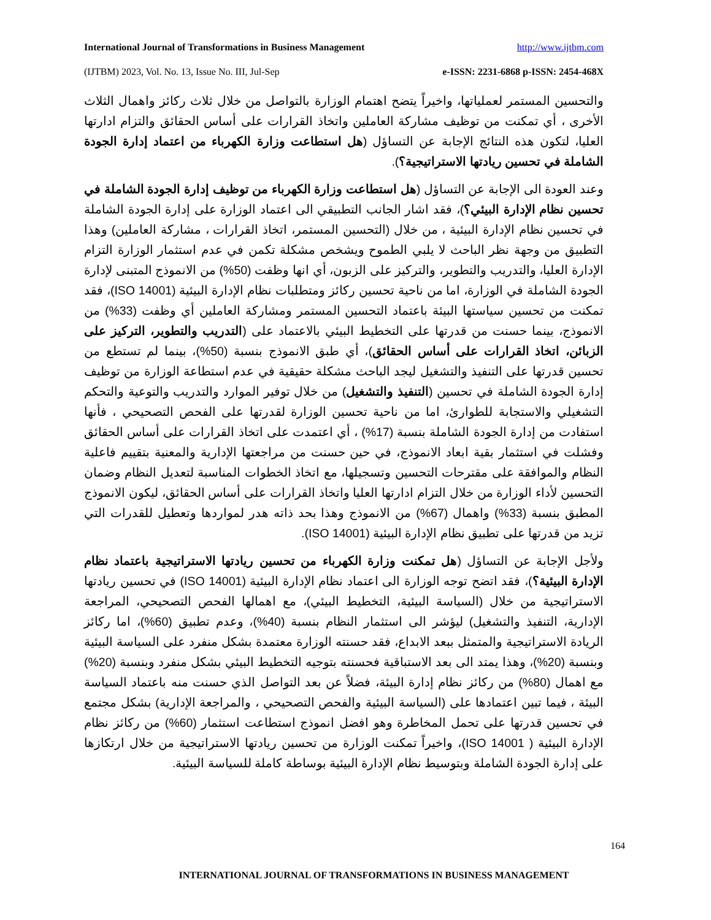International Journal of Transformations in Business Management http://www.ijtbm.com
(IJTBM) 2023, Vol. No. 13, Issue No. III, Jul-Sep e-ISSN: 2231-6868 p-ISSN: 2454-468X
والتحسين المستمر لعملياتها، واخيراً يتضح اهتمام الوزارة بالتواصل من خلال ثلاث ركائز واهمال الثلاث الأخرى ، أي تمكنت من توظيف مشاركة العاملين واتخاذ القرارات على أساس الحقائق والتزام ادارتها العليا، لتكون هذه النتائج الإجابة عن التساؤل (هل استطاعت وزارة الكهرباء من اعتماد إدارة الجودة الشاملة في تحسين ريادتها الاستراتيجية؟).
وعند العودة الى الإجابة عن التساؤل (هل استطاعت وزارة الكهرباء من توظيف إدارة الجودة الشاملة في تحسين نظام الإدارة البيئي؟)، فقد اشار الجانب التطبيقي الى اعتماد الوزارة على إدارة الجودة الشاملة في تحسين نظام الإدارة البيئية ، من خلال (التحسين المستمر، اتخاذ القرارات ، مشاركة العاملين) وهذا التطبيق من وجهة نظر الباحث لا يلبي الطموح ويشخص مشكلة تكمن في عدم استثمار الوزارة التزام الإدارة العليا، والتدريب والتطوير، والتركيز على الزبون، أي انها وظفت (50%) من الانموذج المتبنى لإدارة الجودة الشاملة في الوزارة، اما من ناحية تحسين ركائز ومتطلبات نظام الإدارة البيئية (ISO 14001)، فقد تمكنت من تحسين سياستها البيئة باعتماد التحسين المستمر ومشاركة العاملين أي وظفت (33%) من الانموذج، بينما حسنت من قدرتها على التخطيط البيئي بالاعتماد على (التدريب والتطوير، التركيز على الزبائن، اتخاذ القرارات على أساس الحقائق)، أي طبق الانموذج بنسبة (50%)، بينما لم تستطع من تحسين قدرتها على التنفيذ والتشغيل ليجد الباحث مشكلة حقيقية في عدم استطاعة الوزارة من توظيف إدارة الجودة الشاملة في تحسين (التنفيذ والتشغيل) من خلال توفير الموارد والتدريب والتوعية والتحكم التشغيلي والاستجابة للطوارئ، اما من ناحية تحسين الوزارة لقدرتها على الفحص التصحيحي ، فأنها استفادت من إدارة الجودة الشاملة بنسبة (17%) ، أي اعتمدت على اتخاذ القرارات على أساس الحقائق وفشلت في استثمار بقية ابعاد الانموذج، في حين حسنت من مراجعتها الإدارية والمعنية بتقييم فاعلية النظام والموافقة على مقترحات التحسين وتسجيلها، مع اتخاذ الخطوات المناسبة لتعديل النظام وضمان التحسين لأداء الوزارة من خلال التزام ادارتها العليا واتخاذ القرارات على أساس الحقائق، ليكون الانموذج المطبق بنسبة (33%) واهمال (67%) من الانموذج وهذا بحد ذاته هدر لمواردها وتعطيل للقدرات التي تزيد من قدرتها على تطبيق نظام الإدارة البيئية (ISO 14001).
ولأجل الإجابة عن التساؤل (هل تمكنت وزارة الكهرباء من تحسين ريادتها الاستراتيجية باعتماد نظام الإدارة البيئية؟)، فقد اتضح توجه الوزارة الى اعتماد نظام الإدارة البيئية (ISO 14001) في تحسين ريادتها الاستراتيجية من خلال (السياسة البيئية، التخطيط البيئي)، مع اهمالها الفحص التصحيحي، المراجعة الإدارية، التنفيذ والتشغيل) ليؤشر الى استثمار النظام بنسبة (40%)، وعدم تطبيق (60%)، اما ركائز الريادة الاستراتيجية والمتمثل ببعد الابداع، فقد حسنته الوزارة معتمدة بشكل منفرد على السياسة البيئية وبنسبة (20%)، وهذا يمتد الى بعد الاستباقية فحسنته بتوجيه التخطيط البيئي بشكل منفرد وبنسبة (20%) مع اهمال (80%) من ركائز نظام إدارة البيئة، فضلاً عن بعد التواصل الذي حسنت منه باعتماد السياسة البيئة ، فيما تبين اعتمادها على (السياسة البيئية والفحص التصحيحي ، والمراجعة الإدارية) بشكل مجتمع في تحسين قدرتها على تحمل المخاطرة وهو افضل انموذج استطاعت استثمار (60%) من ركائز نظام الإدارة البيئية ( ISO 14001)، واخيراً تمكنت الوزارة من تحسين ريادتها الاستراتيجية من خلال ارتكازها على إدارة الجودة الشاملة وبتوسيط نظام الإدارة البيئية بوساطة كاملة للسياسة البيئية.
164
INTERNATIONAL JOURNAL OF TRANSFORMATIONS IN BUSINESS MANAGEMENT